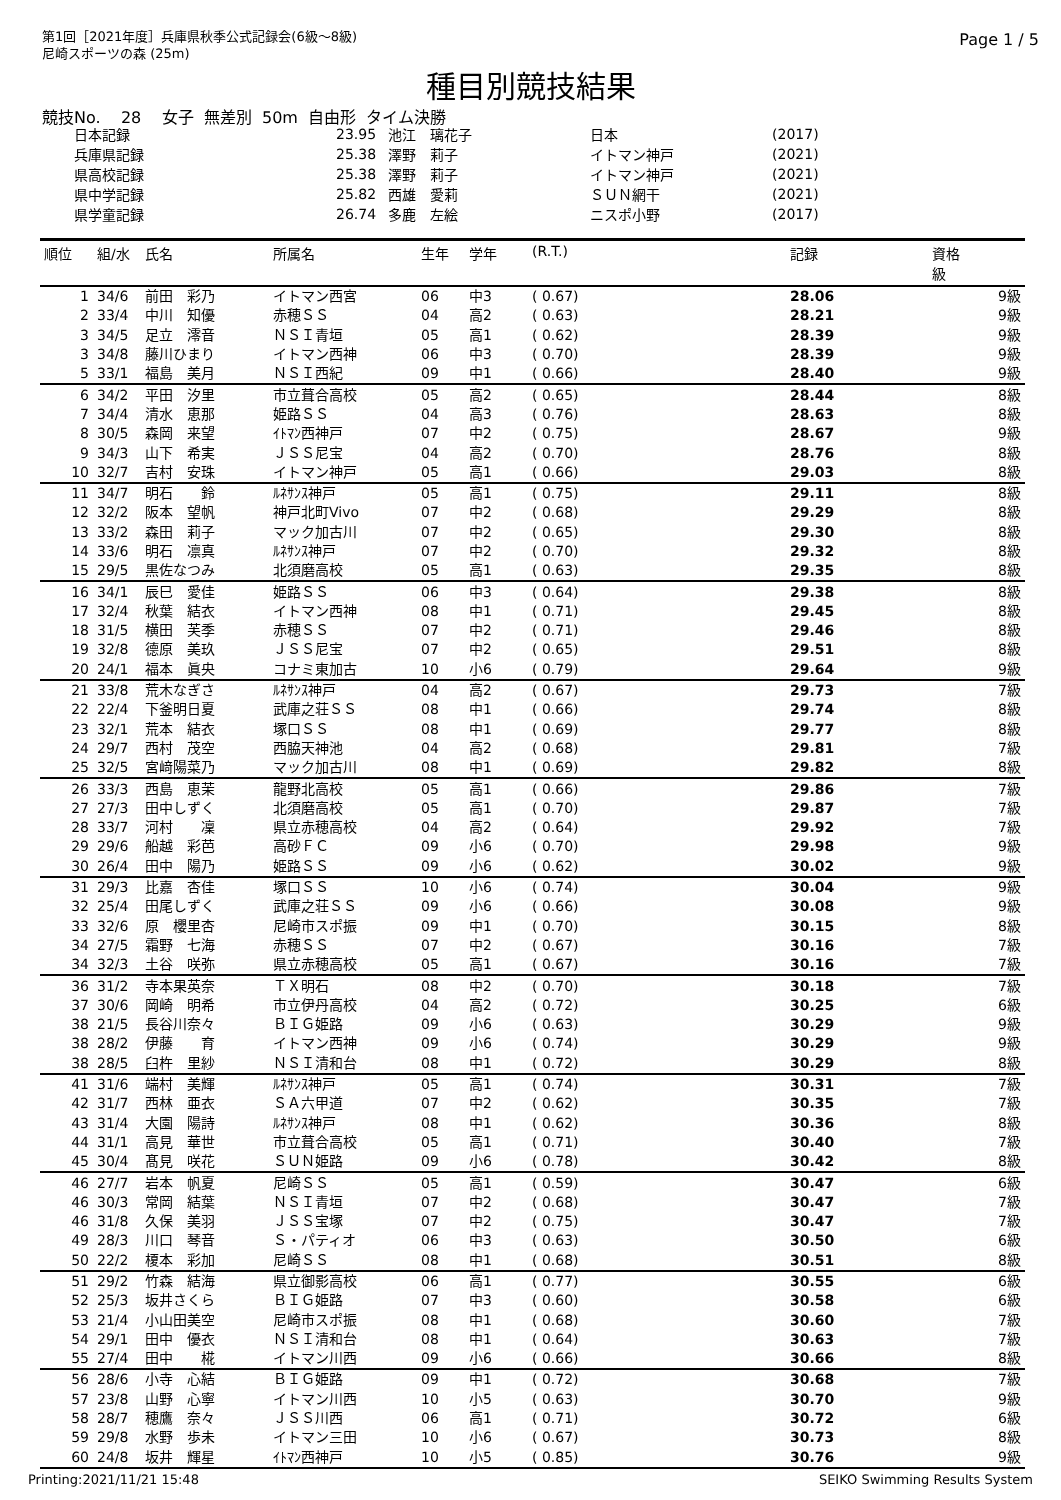第1回［2021年度］兵庫県秋季公式記録会(6級～8級)
尼崎スポーツの森 (25m)
Page 1 / 5
種目別競技結果
競技No. 28 女子 無差別 50m 自由形 タイム決勝
| 日本記録 | 23.95 | 池江 璃花子 | 日本 | (2017) |
| 兵庫県記録 | 25.38 | 澤野 莉子 | イトマン神戸 | (2021) |
| 県高校記録 | 25.38 | 澤野 莉子 | イトマン神戸 | (2021) |
| 県中学記録 | 25.82 | 西雄 愛莉 | ＳＵＮ網干 | (2021) |
| 県学童記録 | 26.74 | 多鹿 左絵 | ニスポ小野 | (2017) |
| 順位 | 組/水 | 氏名 | 所属名 | 生年 | 学年 | (R.T.) | 記録 | 資格 級 |
| --- | --- | --- | --- | --- | --- | --- | --- | --- |
| 1 | 34/6 | 前田 彩乃 | イトマン西宮 | 06 | 中3 | ( 0.67) | 28.06 | 9級 |
| 2 | 33/4 | 中川 知優 | 赤穂ＳＳ | 04 | 高2 | ( 0.63) | 28.21 | 9級 |
| 3 | 34/5 | 足立 澪音 | ＮＳＩ青垣 | 05 | 高1 | ( 0.62) | 28.39 | 9級 |
| 3 | 34/8 | 藤川ひまり | イトマン西神 | 06 | 中3 | ( 0.70) | 28.39 | 9級 |
| 5 | 33/1 | 福島 美月 | ＮＳＩ西紀 | 09 | 中1 | ( 0.66) | 28.40 | 9級 |
| 6 | 34/2 | 平田 汐里 | 市立葺合高校 | 05 | 高2 | ( 0.65) | 28.44 | 8級 |
| 7 | 34/4 | 清水 恵那 | 姫路ＳＳ | 04 | 高3 | ( 0.76) | 28.63 | 8級 |
| 8 | 30/5 | 森岡 来望 | ｲﾄﾏﾝ西神戸 | 07 | 中2 | ( 0.75) | 28.67 | 9級 |
| 9 | 34/3 | 山下 希実 | ＪＳＳ尼宝 | 04 | 高2 | ( 0.70) | 28.76 | 8級 |
| 10 | 32/7 | 吉村 安珠 | イトマン神戸 | 05 | 高1 | ( 0.66) | 29.03 | 8級 |
| 11 | 34/7 | 明石 鈴 | ﾙﾈｻﾝｽ神戸 | 05 | 高1 | ( 0.75) | 29.11 | 8級 |
| 12 | 32/2 | 阪本 望帆 | 神戸北町Vivo | 07 | 中2 | ( 0.68) | 29.29 | 8級 |
| 13 | 33/2 | 森田 莉子 | マック加古川 | 07 | 中2 | ( 0.65) | 29.30 | 8級 |
| 14 | 33/6 | 明石 凛真 | ﾙﾈｻﾝｽ神戸 | 07 | 中2 | ( 0.70) | 29.32 | 8級 |
| 15 | 29/5 | 黒佐なつみ | 北須磨高校 | 05 | 高1 | ( 0.63) | 29.35 | 8級 |
| 16 | 34/1 | 辰巳 愛佳 | 姫路ＳＳ | 06 | 中3 | ( 0.64) | 29.38 | 8級 |
| 17 | 32/4 | 秋葉 結衣 | イトマン西神 | 08 | 中1 | ( 0.71) | 29.45 | 8級 |
| 18 | 31/5 | 横田 芙季 | 赤穂ＳＳ | 07 | 中2 | ( 0.71) | 29.46 | 8級 |
| 19 | 32/8 | 德原 美玖 | ＪＳＳ尼宝 | 07 | 中2 | ( 0.65) | 29.51 | 8級 |
| 20 | 24/1 | 福本 眞央 | コナミ東加古 | 10 | 小6 | ( 0.79) | 29.64 | 9級 |
| 21 | 33/8 | 荒木なぎさ | ﾙﾈｻﾝｽ神戸 | 04 | 高2 | ( 0.67) | 29.73 | 7級 |
| 22 | 22/4 | 下釜明日夏 | 武庫之荘ＳＳ | 08 | 中1 | ( 0.66) | 29.74 | 8級 |
| 23 | 32/1 | 荒本 結衣 | 塚口ＳＳ | 08 | 中1 | ( 0.69) | 29.77 | 8級 |
| 24 | 29/7 | 西村 茂空 | 西脇天神池 | 04 | 高2 | ( 0.68) | 29.81 | 7級 |
| 25 | 32/5 | 宮﨑陽菜乃 | マック加古川 | 08 | 中1 | ( 0.69) | 29.82 | 8級 |
| 26 | 33/3 | 西島 恵茉 | 龍野北高校 | 05 | 高1 | ( 0.66) | 29.86 | 7級 |
| 27 | 27/3 | 田中しずく | 北須磨高校 | 05 | 高1 | ( 0.70) | 29.87 | 7級 |
| 28 | 33/7 | 河村 凜 | 県立赤穂高校 | 04 | 高2 | ( 0.64) | 29.92 | 7級 |
| 29 | 29/6 | 船越 彩芭 | 高砂ＦＣ | 09 | 小6 | ( 0.70) | 29.98 | 9級 |
| 30 | 26/4 | 田中 陽乃 | 姫路ＳＳ | 09 | 小6 | ( 0.62) | 30.02 | 9級 |
| 31 | 29/3 | 比嘉 杏佳 | 塚口ＳＳ | 10 | 小6 | ( 0.74) | 30.04 | 9級 |
| 32 | 25/4 | 田尾しずく | 武庫之荘ＳＳ | 09 | 小6 | ( 0.66) | 30.08 | 9級 |
| 33 | 32/6 | 原 櫻里杏 | 尼崎市スポ振 | 09 | 中1 | ( 0.70) | 30.15 | 8級 |
| 34 | 27/5 | 霜野 七海 | 赤穂ＳＳ | 07 | 中2 | ( 0.67) | 30.16 | 7級 |
| 34 | 32/3 | 土谷 咲弥 | 県立赤穂高校 | 05 | 高1 | ( 0.67) | 30.16 | 7級 |
| 36 | 31/2 | 寺本果英奈 | ＴＸ明石 | 08 | 中2 | ( 0.70) | 30.18 | 7級 |
| 37 | 30/6 | 岡崎 明希 | 市立伊丹高校 | 04 | 高2 | ( 0.72) | 30.25 | 6級 |
| 38 | 21/5 | 長谷川奈々 | ＢＩＧ姫路 | 09 | 小6 | ( 0.63) | 30.29 | 9級 |
| 38 | 28/2 | 伊藤 育 | イトマン西神 | 09 | 小6 | ( 0.74) | 30.29 | 9級 |
| 38 | 28/5 | 臼杵 里紗 | ＮＳＩ清和台 | 08 | 中1 | ( 0.72) | 30.29 | 8級 |
| 41 | 31/6 | 端村 美輝 | ﾙﾈｻﾝｽ神戸 | 05 | 高1 | ( 0.74) | 30.31 | 7級 |
| 42 | 31/7 | 西林 亜衣 | ＳＡ六甲道 | 07 | 中2 | ( 0.62) | 30.35 | 7級 |
| 43 | 31/4 | 大園 陽詩 | ﾙﾈｻﾝｽ神戸 | 08 | 中1 | ( 0.62) | 30.36 | 8級 |
| 44 | 31/1 | 高見 華世 | 市立葺合高校 | 05 | 高1 | ( 0.71) | 30.40 | 7級 |
| 45 | 30/4 | 髙見 咲花 | ＳＵＮ姫路 | 09 | 小6 | ( 0.78) | 30.42 | 8級 |
| 46 | 27/7 | 岩本 帆夏 | 尼崎ＳＳ | 05 | 高1 | ( 0.59) | 30.47 | 6級 |
| 46 | 30/3 | 常岡 結葉 | ＮＳＩ青垣 | 07 | 中2 | ( 0.68) | 30.47 | 7級 |
| 46 | 31/8 | 久保 美羽 | ＪＳＳ宝塚 | 07 | 中2 | ( 0.75) | 30.47 | 7級 |
| 49 | 28/3 | 川口 琴音 | Ｓ・パティオ | 06 | 中3 | ( 0.63) | 30.50 | 6級 |
| 50 | 22/2 | 榎本 彩加 | 尼崎ＳＳ | 08 | 中1 | ( 0.68) | 30.51 | 8級 |
| 51 | 29/2 | 竹森 結海 | 県立御影高校 | 06 | 高1 | ( 0.77) | 30.55 | 6級 |
| 52 | 25/3 | 坂井さくら | ＢＩＧ姫路 | 07 | 中3 | ( 0.60) | 30.58 | 6級 |
| 53 | 21/4 | 小山田美空 | 尼崎市スポ振 | 08 | 中1 | ( 0.68) | 30.60 | 7級 |
| 54 | 29/1 | 田中 優衣 | ＮＳＩ清和台 | 08 | 中1 | ( 0.64) | 30.63 | 7級 |
| 55 | 27/4 | 田中 椛 | イトマン川西 | 09 | 小6 | ( 0.66) | 30.66 | 8級 |
| 56 | 28/6 | 小寺 心結 | ＢＩＧ姫路 | 09 | 中1 | ( 0.72) | 30.68 | 7級 |
| 57 | 23/8 | 山野 心寧 | イトマン川西 | 10 | 小5 | ( 0.63) | 30.70 | 9級 |
| 58 | 28/7 | 穂鷹 奈々 | ＪＳＳ川西 | 06 | 高1 | ( 0.71) | 30.72 | 6級 |
| 59 | 29/8 | 水野 歩未 | イトマン三田 | 10 | 小6 | ( 0.67) | 30.73 | 8級 |
| 60 | 24/8 | 坂井 輝星 | ｲﾄﾏﾝ西神戸 | 10 | 小5 | ( 0.85) | 30.76 | 9級 |
Printing:2021/11/21 15:48 SEIKO Swimming Results System